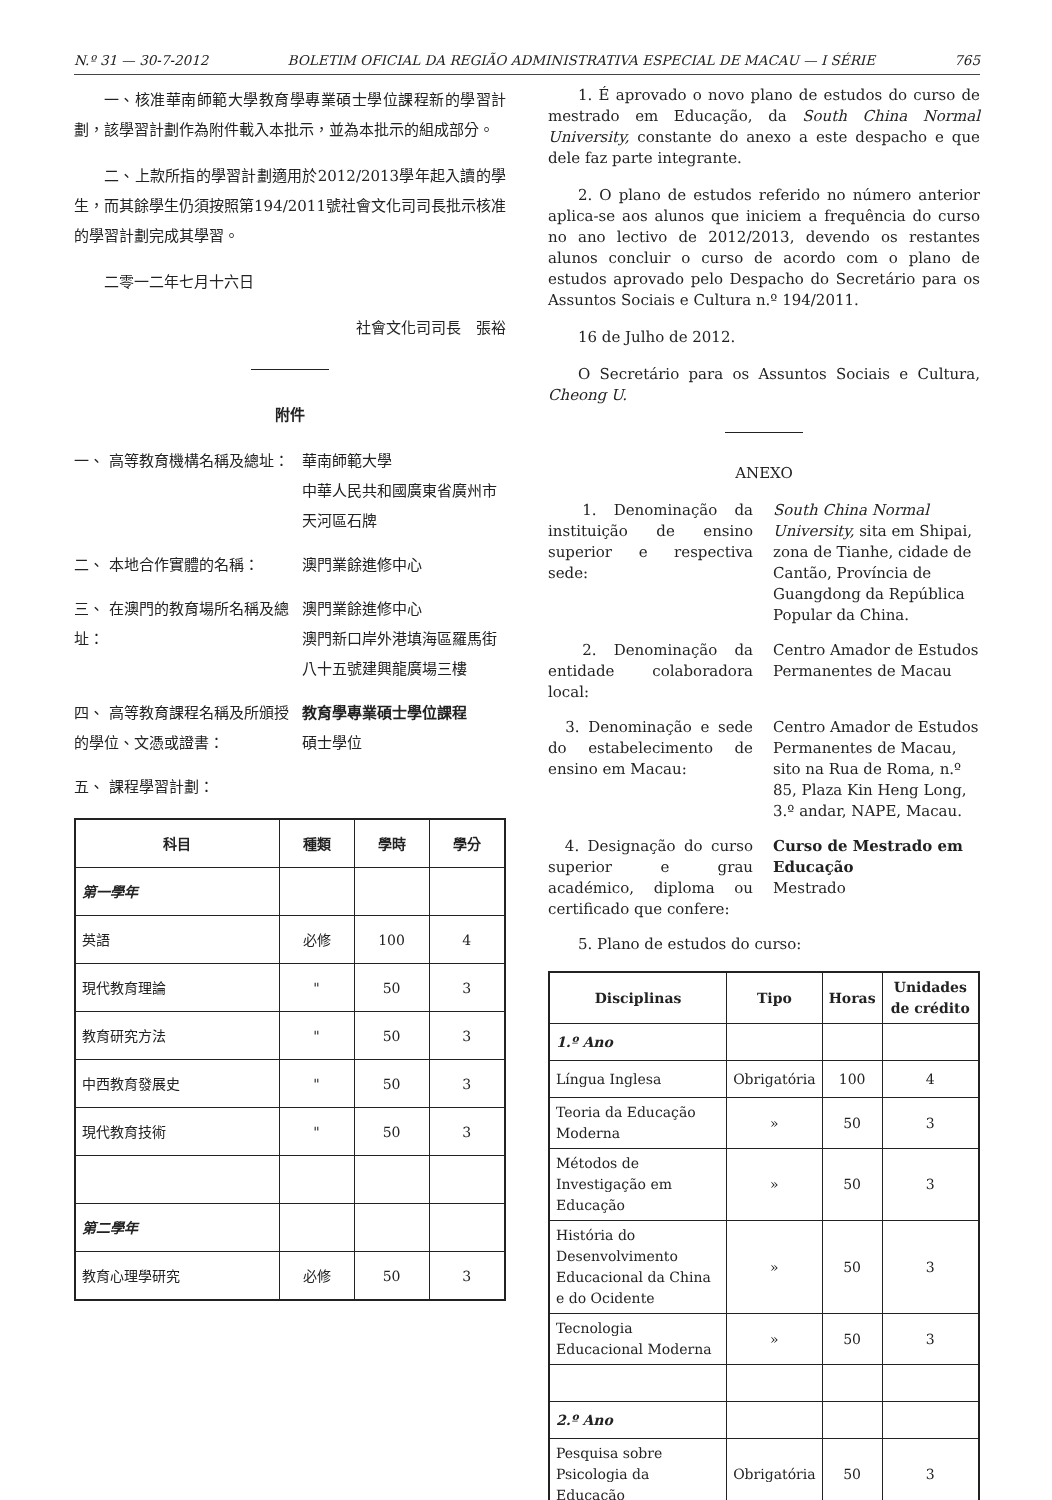N.º 31 — 30-7-2012 BOLETIM OFICIAL DA REGIÃO ADMINISTRATIVA ESPECIAL DE MACAU — I SÉRIE 765
一、核准華南師範大學教育學專業碩士學位課程新的學習計劃，該學習計劃作為附件載入本批示，並為本批示的組成部分。
二、上款所指的學習計劃適用於2012/2013學年起入讀的學生，而其餘學生仍須按照第194/2011號社會文化司司長批示核准的學習計劃完成其學習。
二零一二年七月十六日
社會文化司司長　張裕
附件
一、 高等教育機構名稱及總址： 華南師範大學
中華人民共和國廣東省廣州市天河區石牌
二、 本地合作實體的名稱： 澳門業餘進修中心
三、 在澳門的教育場所名稱及總址：
澳門業餘進修中心
澳門新口岸外港填海區羅馬街八十五號建興龍廣場三樓
四、 高等教育課程名稱及所頒授的學位、文憑或證書：
教育學專業碩士學位課程
碩士學位
五、 課程學習計劃：
| 科目 | 種類 | 學時 | 學分 |
| --- | --- | --- | --- |
| 第一學年 | | | |
| 英語 | 必修 | 100 | 4 |
| 現代教育理論 | " | 50 | 3 |
| 教育研究方法 | " | 50 | 3 |
| 中西教育發展史 | " | 50 | 3 |
| 現代教育技術 | " | 50 | 3 |
| 第二學年 | | | |
| 教育心理學研究 | 必修 | 50 | 3 |
1. É aprovado o novo plano de estudos do curso de mestrado em Educação, da South China Normal University, constante do anexo a este despacho e que dele faz parte integrante.
2. O plano de estudos referido no número anterior aplica-se aos alunos que iniciem a frequência do curso no ano lectivo de 2012/2013, devendo os restantes alunos concluir o curso de acordo com o plano de estudos aprovado pelo Despacho do Secretário para os Assuntos Sociais e Cultura n.º 194/2011.
16 de Julho de 2012.
O Secretário para os Assuntos Sociais e Cultura, Cheong U.
ANEXO
1. Denominação da instituição de ensino superior e respectiva sede:
South China Normal University, sita em Shipai, zona de Tianhe, cidade de Cantão, Província de Guangdong da República Popular da China.
2. Denominação da entidade colaboradora local:
Centro Amador de Estudos Permanentes de Macau
3. Denominação e sede do estabelecimento de ensino em Macau:
Centro Amador de Estudos Permanentes de Macau, sito na Rua de Roma, n.º 85, Plaza Kin Heng Long, 3.º andar, NAPE, Macau.
4. Designação do curso superior e grau académico, diploma ou certificado que confere:
Curso de Mestrado em Educação
Mestrado
5. Plano de estudos do curso:
| Disciplinas | Tipo | Horas | Unidades de crédito |
| --- | --- | --- | --- |
| 1.º Ano | | | |
| Língua Inglesa | Obrigatória | 100 | 4 |
| Teoria da Educação Moderna | » | 50 | 3 |
| Métodos de Investigação em Educação | » | 50 | 3 |
| História do Desenvolvimento Educacional da China e do Ocidente | » | 50 | 3 |
| Tecnologia Educacional Moderna | » | 50 | 3 |
| 2.º Ano | | | |
| Pesquisa sobre Psicologia da Educação | Obrigatória | 50 | 3 |